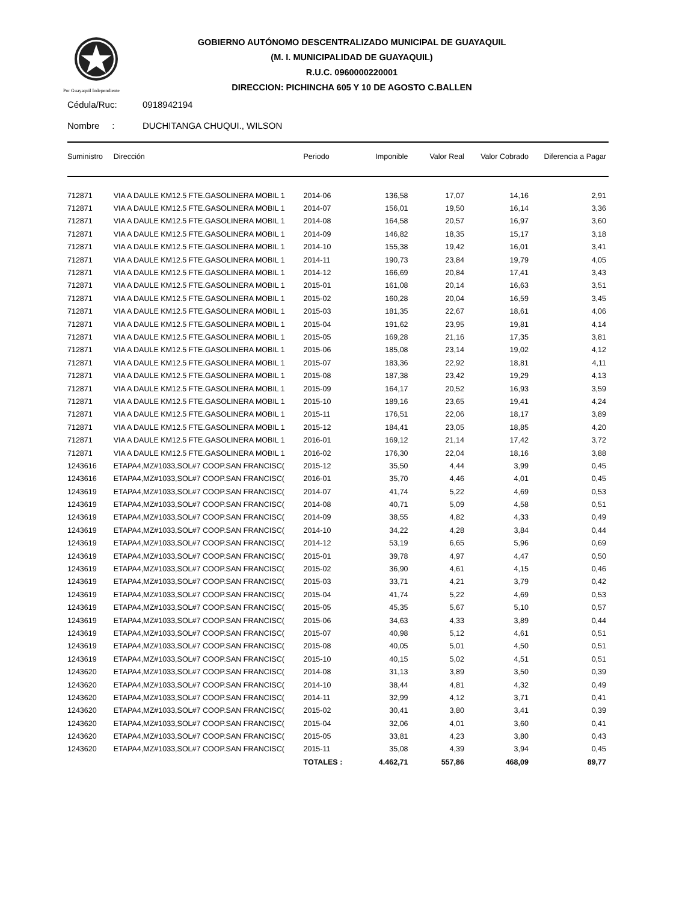Por Guayaquil Independiente
GOBIERNO AUTÓNOMO DESCENTRALIZADO MUNICIPAL DE GUAYAQUIL
(M. I. MUNICIPALIDAD DE GUAYAQUIL)
R.U.C. 0960000220001
DIRECCION: PICHINCHA 605 Y 10 DE AGOSTO C.BALLEN
Cédula/Ruc: 0918942194
Nombre : DUCHITANGA CHUQUI., WILSON
| Suministro | Dirección | Periodo | Imponible | Valor Real | Valor Cobrado | Diferencia a Pagar |
| --- | --- | --- | --- | --- | --- | --- |
| 712871 | VIA A DAULE KM12.5 FTE.GASOLINERA MOBIL 1 | 2014-06 | 136,58 | 17,07 | 14,16 | 2,91 |
| 712871 | VIA A DAULE KM12.5 FTE.GASOLINERA MOBIL 1 | 2014-07 | 156,01 | 19,50 | 16,14 | 3,36 |
| 712871 | VIA A DAULE KM12.5 FTE.GASOLINERA MOBIL 1 | 2014-08 | 164,58 | 20,57 | 16,97 | 3,60 |
| 712871 | VIA A DAULE KM12.5 FTE.GASOLINERA MOBIL 1 | 2014-09 | 146,82 | 18,35 | 15,17 | 3,18 |
| 712871 | VIA A DAULE KM12.5 FTE.GASOLINERA MOBIL 1 | 2014-10 | 155,38 | 19,42 | 16,01 | 3,41 |
| 712871 | VIA A DAULE KM12.5 FTE.GASOLINERA MOBIL 1 | 2014-11 | 190,73 | 23,84 | 19,79 | 4,05 |
| 712871 | VIA A DAULE KM12.5 FTE.GASOLINERA MOBIL 1 | 2014-12 | 166,69 | 20,84 | 17,41 | 3,43 |
| 712871 | VIA A DAULE KM12.5 FTE.GASOLINERA MOBIL 1 | 2015-01 | 161,08 | 20,14 | 16,63 | 3,51 |
| 712871 | VIA A DAULE KM12.5 FTE.GASOLINERA MOBIL 1 | 2015-02 | 160,28 | 20,04 | 16,59 | 3,45 |
| 712871 | VIA A DAULE KM12.5 FTE.GASOLINERA MOBIL 1 | 2015-03 | 181,35 | 22,67 | 18,61 | 4,06 |
| 712871 | VIA A DAULE KM12.5 FTE.GASOLINERA MOBIL 1 | 2015-04 | 191,62 | 23,95 | 19,81 | 4,14 |
| 712871 | VIA A DAULE KM12.5 FTE.GASOLINERA MOBIL 1 | 2015-05 | 169,28 | 21,16 | 17,35 | 3,81 |
| 712871 | VIA A DAULE KM12.5 FTE.GASOLINERA MOBIL 1 | 2015-06 | 185,08 | 23,14 | 19,02 | 4,12 |
| 712871 | VIA A DAULE KM12.5 FTE.GASOLINERA MOBIL 1 | 2015-07 | 183,36 | 22,92 | 18,81 | 4,11 |
| 712871 | VIA A DAULE KM12.5 FTE.GASOLINERA MOBIL 1 | 2015-08 | 187,38 | 23,42 | 19,29 | 4,13 |
| 712871 | VIA A DAULE KM12.5 FTE.GASOLINERA MOBIL 1 | 2015-09 | 164,17 | 20,52 | 16,93 | 3,59 |
| 712871 | VIA A DAULE KM12.5 FTE.GASOLINERA MOBIL 1 | 2015-10 | 189,16 | 23,65 | 19,41 | 4,24 |
| 712871 | VIA A DAULE KM12.5 FTE.GASOLINERA MOBIL 1 | 2015-11 | 176,51 | 22,06 | 18,17 | 3,89 |
| 712871 | VIA A DAULE KM12.5 FTE.GASOLINERA MOBIL 1 | 2015-12 | 184,41 | 23,05 | 18,85 | 4,20 |
| 712871 | VIA A DAULE KM12.5 FTE.GASOLINERA MOBIL 1 | 2016-01 | 169,12 | 21,14 | 17,42 | 3,72 |
| 712871 | VIA A DAULE KM12.5 FTE.GASOLINERA MOBIL 1 | 2016-02 | 176,30 | 22,04 | 18,16 | 3,88 |
| 1243616 | ETAPA4,MZ#1033,SOL#7 COOP.SAN FRANCISC( | 2015-12 | 35,50 | 4,44 | 3,99 | 0,45 |
| 1243616 | ETAPA4,MZ#1033,SOL#7 COOP.SAN FRANCISC( | 2016-01 | 35,70 | 4,46 | 4,01 | 0,45 |
| 1243619 | ETAPA4,MZ#1033,SOL#7 COOP.SAN FRANCISC( | 2014-07 | 41,74 | 5,22 | 4,69 | 0,53 |
| 1243619 | ETAPA4,MZ#1033,SOL#7 COOP.SAN FRANCISC( | 2014-08 | 40,71 | 5,09 | 4,58 | 0,51 |
| 1243619 | ETAPA4,MZ#1033,SOL#7 COOP.SAN FRANCISC( | 2014-09 | 38,55 | 4,82 | 4,33 | 0,49 |
| 1243619 | ETAPA4,MZ#1033,SOL#7 COOP.SAN FRANCISC( | 2014-10 | 34,22 | 4,28 | 3,84 | 0,44 |
| 1243619 | ETAPA4,MZ#1033,SOL#7 COOP.SAN FRANCISC( | 2014-12 | 53,19 | 6,65 | 5,96 | 0,69 |
| 1243619 | ETAPA4,MZ#1033,SOL#7 COOP.SAN FRANCISC( | 2015-01 | 39,78 | 4,97 | 4,47 | 0,50 |
| 1243619 | ETAPA4,MZ#1033,SOL#7 COOP.SAN FRANCISC( | 2015-02 | 36,90 | 4,61 | 4,15 | 0,46 |
| 1243619 | ETAPA4,MZ#1033,SOL#7 COOP.SAN FRANCISC( | 2015-03 | 33,71 | 4,21 | 3,79 | 0,42 |
| 1243619 | ETAPA4,MZ#1033,SOL#7 COOP.SAN FRANCISC( | 2015-04 | 41,74 | 5,22 | 4,69 | 0,53 |
| 1243619 | ETAPA4,MZ#1033,SOL#7 COOP.SAN FRANCISC( | 2015-05 | 45,35 | 5,67 | 5,10 | 0,57 |
| 1243619 | ETAPA4,MZ#1033,SOL#7 COOP.SAN FRANCISC( | 2015-06 | 34,63 | 4,33 | 3,89 | 0,44 |
| 1243619 | ETAPA4,MZ#1033,SOL#7 COOP.SAN FRANCISC( | 2015-07 | 40,98 | 5,12 | 4,61 | 0,51 |
| 1243619 | ETAPA4,MZ#1033,SOL#7 COOP.SAN FRANCISC( | 2015-08 | 40,05 | 5,01 | 4,50 | 0,51 |
| 1243619 | ETAPA4,MZ#1033,SOL#7 COOP.SAN FRANCISC( | 2015-10 | 40,15 | 5,02 | 4,51 | 0,51 |
| 1243620 | ETAPA4,MZ#1033,SOL#7 COOP.SAN FRANCISC( | 2014-08 | 31,13 | 3,89 | 3,50 | 0,39 |
| 1243620 | ETAPA4,MZ#1033,SOL#7 COOP.SAN FRANCISC( | 2014-10 | 38,44 | 4,81 | 4,32 | 0,49 |
| 1243620 | ETAPA4,MZ#1033,SOL#7 COOP.SAN FRANCISC( | 2014-11 | 32,99 | 4,12 | 3,71 | 0,41 |
| 1243620 | ETAPA4,MZ#1033,SOL#7 COOP.SAN FRANCISC( | 2015-02 | 30,41 | 3,80 | 3,41 | 0,39 |
| 1243620 | ETAPA4,MZ#1033,SOL#7 COOP.SAN FRANCISC( | 2015-04 | 32,06 | 4,01 | 3,60 | 0,41 |
| 1243620 | ETAPA4,MZ#1033,SOL#7 COOP.SAN FRANCISC( | 2015-05 | 33,81 | 4,23 | 3,80 | 0,43 |
| 1243620 | ETAPA4,MZ#1033,SOL#7 COOP.SAN FRANCISC( | 2015-11 | 35,08 | 4,39 | 3,94 | 0,45 |
| | | TOTALES : | 4.462,71 | 557,86 | 468,09 | 89,77 |